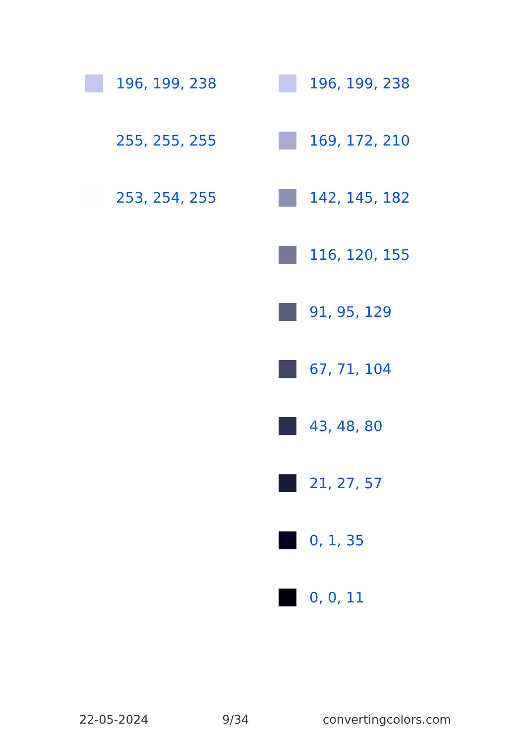196, 199, 238
255, 255, 255
253, 254, 255
196, 199, 238
169, 172, 210
142, 145, 182
116, 120, 155
91, 95, 129
67, 71, 104
43, 48, 80
21, 27, 57
0, 1, 35
0, 0, 11
22-05-2024 9/34 convertingcolors.com